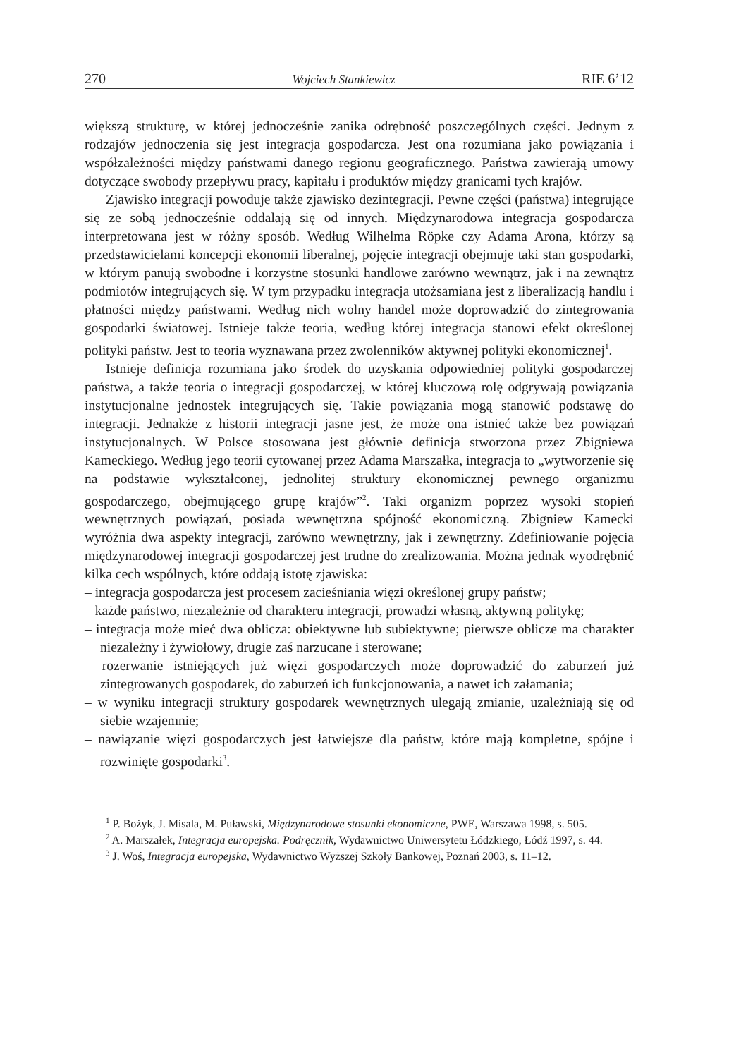270 Wojciech Stankiewicz RIE 6’12
większą strukturę, w której jednocześnie zanika odrębność poszczególnych części. Jednym z rodzajów jednoczenia się jest integracja gospodarcza. Jest ona rozumiana jako powiązania i współzależności między państwami danego regionu geograficznego. Państwa zawierają umowy dotyczące swobody przepływu pracy, kapitału i produktów między granicami tych krajów.
Zjawisko integracji powoduje także zjawisko dezintegracji. Pewne części (państwa) integrujące się ze sobą jednocześnie oddalają się od innych. Międzynarodowa integracja gospodarcza interpretowana jest w różny sposób. Według Wilhelma Röpke czy Adama Arona, którzy są przedstawicielami koncepcji ekonomii liberalnej, pojęcie integracji obejmuje taki stan gospodarki, w którym panują swobodne i korzystne stosunki handlowe zarówno wewnątrz, jak i na zewnątrz podmiotów integrujących się. W tym przypadku integracja utożsamiana jest z liberalizacją handlu i płatności między państwami. Według nich wolny handel może doprowadzić do zintegrowania gospodarki światowej. Istnieje także teoria, według której integracja stanowi efekt określonej polityki państw. Jest to teoria wyznawana przez zwolenników aktywnej polityki ekonomicznej<sup>1</sup>.
Istnieje definicja rozumiana jako środek do uzyskania odpowiedniej polityki gospodarczej państwa, a także teoria o integracji gospodarczej, w której kluczową rolę odgrywają powiązania instytucjonalne jednostek integrujących się. Takie powiązania mogą stanowić podstawę do integracji. Jednakże z historii integracji jasne jest, że może ona istnieć także bez powiązań instytucjonalnych. W Polsce stosowana jest głównie definicja stworzona przez Zbigniewa Kameckiego. Według jego teorii cytowanej przez Adama Marszałka, integracja to „wytworzenie się na podstawie wykształconej, jednolitej struktury ekonomicznej pewnego organizmu gospodarczego, obejmującego grupę krajów”<sup>2</sup>. Taki organizm poprzez wysoki stopień wewnętrznych powiązań, posiada wewnętrzna spójność ekonomiczną. Zbigniew Kamecki wyróżnia dwa aspekty integracji, zarówno wewnętrzny, jak i zewnętrzny. Zdefiniowanie pojęcia międzynarodowej integracji gospodarczej jest trudne do zrealizowania. Można jednak wyodrębnić kilka cech wspólnych, które oddają istotę zjawiska:
– integracja gospodarcza jest procesem zacieśniania więzi określonej grupy państw;
– każde państwo, niezależnie od charakteru integracji, prowadzi własną, aktywną politykę;
– integracja może mieć dwa oblicza: obiektywne lub subiektywne; pierwsze oblicze ma charakter niezależny i żywiołowy, drugie zaś narzucane i sterowane;
– rozerwanie istniejących już więzi gospodarczych może doprowadzić do zaburzeń już zintegrowanych gospodarek, do zaburzeń ich funkcjonowania, a nawet ich załamania;
– w wyniku integracji struktury gospodarek wewnętrznych ulegają zmianie, uzależniają się od siebie wzajemnie;
– nawiązanie więzi gospodarczych jest łatwiejsze dla państw, które mają kompletne, spójne i rozwinięte gospodarki<sup>3</sup>.
<sup>1</sup> P. Bożyk, J. Misala, M. Puławski, Międzynarodowe stosunki ekonomiczne, PWE, Warszawa 1998, s. 505.
<sup>2</sup> A. Marszałek, Integracja europejska. Podręcznik, Wydawnictwo Uniwersytetu Łódzkiego, Łódź 1997, s. 44.
<sup>3</sup> J. Woś, Integracja europejska, Wydawnictwo Wyższej Szkoły Bankowej, Poznań 2003, s. 11–12.